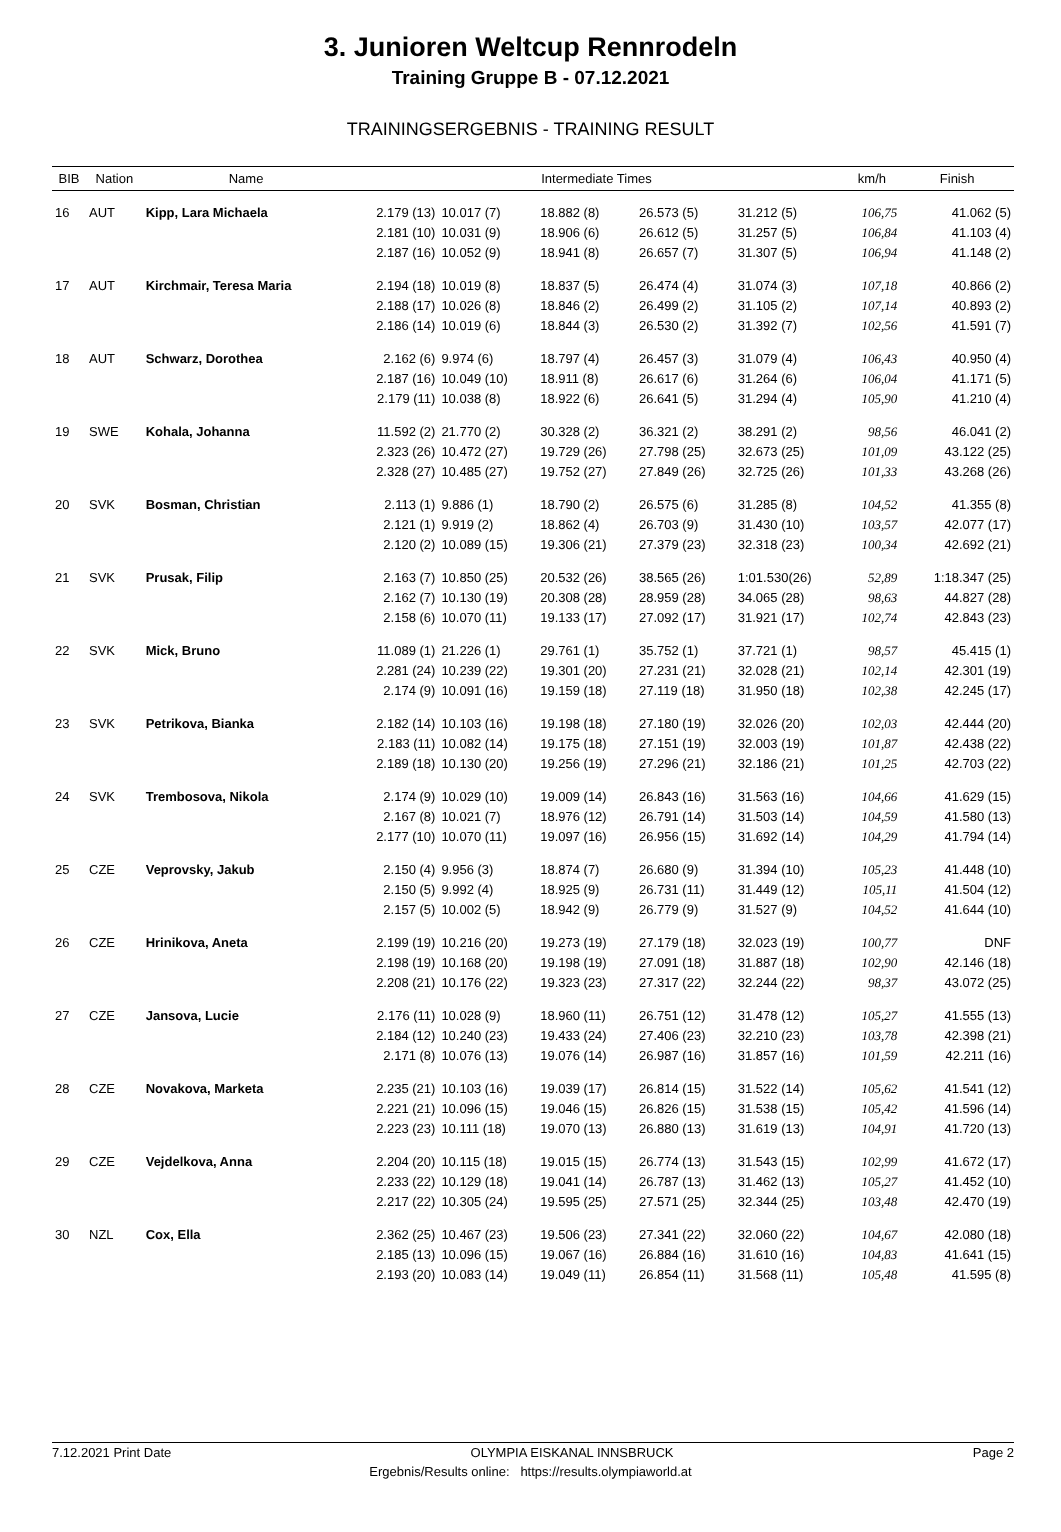3. Junioren Weltcup Rennrodeln
Training Gruppe B - 07.12.2021
TRAININGSERGEBNIS - TRAINING RESULT
| BIB | Nation | Name | Intermediate Times | | | | | km/h | Finish |
| --- | --- | --- | --- | --- | --- | --- | --- | --- | --- |
| 16 | AUT | Kipp, Lara Michaela | 2.179 (13) 2.181 (10) 2.187 (16) | 10.017 (7) 10.031 (9) 10.052 (9) | 18.882 (8) 18.906 (6) 18.941 (8) | 26.573 (5) 26.612 (5) 26.657 (7) | 31.212 (5) 31.257 (5) 31.307 (5) | 106,75 106,84 106,94 | 41.062 (5) 41.103 (4) 41.148 (2) |
| 17 | AUT | Kirchmair, Teresa Maria | 2.194 (18) 2.188 (17) 2.186 (14) | 10.019 (8) 10.026 (8) 10.019 (6) | 18.837 (5) 18.846 (2) 18.844 (3) | 26.474 (4) 26.499 (2) 26.530 (2) | 31.074 (3) 31.105 (2) 31.392 (7) | 107,18 107,14 102,56 | 40.866 (2) 40.893 (2) 41.591 (7) |
| 18 | AUT | Schwarz, Dorothea | 2.162 (6) 2.187 (16) 2.179 (11) | 9.974 (6) 10.049 (10) 10.038 (8) | 18.797 (4) 18.911 (8) 18.922 (6) | 26.457 (3) 26.617 (6) 26.641 (5) | 31.079 (4) 31.264 (6) 31.294 (4) | 106,43 106,04 105,90 | 40.950 (4) 41.171 (5) 41.210 (4) |
| 19 | SWE | Kohala, Johanna | 11.592 (2) 2.323 (26) 2.328 (27) | 21.770 (2) 10.472 (27) 10.485 (27) | 30.328 (2) 19.729 (26) 19.752 (27) | 36.321 (2) 27.798 (25) 27.849 (26) | 38.291 (2) 32.673 (25) 32.725 (26) | 98,56 101,09 101,33 | 46.041 (2) 43.122 (25) 43.268 (26) |
| 20 | SVK | Bosman, Christian | 2.113 (1) 2.121 (1) 2.120 (2) | 9.886 (1) 9.919 (2) 10.089 (15) | 18.790 (2) 18.862 (4) 19.306 (21) | 26.575 (6) 26.703 (9) 27.379 (23) | 31.285 (8) 31.430 (10) 32.318 (23) | 104,52 103,57 100,34 | 41.355 (8) 42.077 (17) 42.692 (21) |
| 21 | SVK | Prusak, Filip | 2.163 (7) 2.162 (7) 2.158 (6) | 10.850 (25) 10.130 (19) 10.070 (11) | 20.532 (26) 20.308 (28) 19.133 (17) | 38.565 (26) 28.959 (28) 27.092 (17) | 1:01.530(26) 34.065 (28) 31.921 (17) | 52,89 98,63 102,74 | 1:18.347 (25) 44.827 (28) 42.843 (23) |
| 22 | SVK | Mick, Bruno | 11.089 (1) 2.281 (24) 2.174 (9) | 21.226 (1) 10.239 (22) 10.091 (16) | 29.761 (1) 19.301 (20) 19.159 (18) | 35.752 (1) 27.231 (21) 27.119 (18) | 37.721 (1) 32.028 (21) 31.950 (18) | 98,57 102,14 102,38 | 45.415 (1) 42.301 (19) 42.245 (17) |
| 23 | SVK | Petrikova, Bianka | 2.182 (14) 2.183 (11) 2.189 (18) | 10.103 (16) 10.082 (14) 10.130 (20) | 19.198 (18) 19.175 (18) 19.256 (19) | 27.180 (19) 27.151 (19) 27.296 (21) | 32.026 (20) 32.003 (19) 32.186 (21) | 102,03 101,87 101,25 | 42.444 (20) 42.438 (22) 42.703 (22) |
| 24 | SVK | Trembosova, Nikola | 2.174 (9) 2.167 (8) 2.177 (10) | 10.029 (10) 10.021 (7) 10.070 (11) | 19.009 (14) 18.976 (12) 19.097 (16) | 26.843 (16) 26.791 (14) 26.956 (15) | 31.563 (16) 31.503 (14) 31.692 (14) | 104,66 104,59 104,29 | 41.629 (15) 41.580 (13) 41.794 (14) |
| 25 | CZE | Veprovsky, Jakub | 2.150 (4) 2.150 (5) 2.157 (5) | 9.956 (3) 9.992 (4) 10.002 (5) | 18.874 (7) 18.925 (9) 18.942 (9) | 26.680 (9) 26.731 (11) 26.779 (9) | 31.394 (10) 31.449 (12) 31.527 (9) | 105,23 105,11 104,52 | 41.448 (10) 41.504 (12) 41.644 (10) |
| 26 | CZE | Hrinikova, Aneta | 2.199 (19) 2.198 (19) 2.208 (21) | 10.216 (20) 10.168 (20) 10.176 (22) | 19.273 (19) 19.198 (19) 19.323 (23) | 27.179 (18) 27.091 (18) 27.317 (22) | 32.023 (19) 31.887 (18) 32.244 (22) | 100,77 102,90 98,37 | DNF 42.146 (18) 43.072 (25) |
| 27 | CZE | Jansova, Lucie | 2.176 (11) 2.184 (12) 2.171 (8) | 10.028 (9) 10.240 (23) 10.076 (13) | 18.960 (11) 19.433 (24) 19.076 (14) | 26.751 (12) 27.406 (23) 26.987 (16) | 31.478 (12) 32.210 (23) 31.857 (16) | 105,27 103,78 101,59 | 41.555 (13) 42.398 (21) 42.211 (16) |
| 28 | CZE | Novakova, Marketa | 2.235 (21) 2.221 (21) 2.223 (23) | 10.103 (16) 10.096 (15) 10.111 (18) | 19.039 (17) 19.046 (15) 19.070 (13) | 26.814 (15) 26.826 (15) 26.880 (13) | 31.522 (14) 31.538 (15) 31.619 (13) | 105,62 105,42 104,91 | 41.541 (12) 41.596 (14) 41.720 (13) |
| 29 | CZE | Vejdelkova, Anna | 2.204 (20) 2.233 (22) 2.217 (22) | 10.115 (18) 10.129 (18) 10.305 (24) | 19.015 (15) 19.041 (14) 19.595 (25) | 26.774 (13) 26.787 (13) 27.571 (25) | 31.543 (15) 31.462 (13) 32.344 (25) | 102,99 105,27 103,48 | 41.672 (17) 41.452 (10) 42.470 (19) |
| 30 | NZL | Cox, Ella | 2.362 (25) 2.185 (13) 2.193 (20) | 10.467 (23) 10.096 (15) 10.083 (14) | 19.506 (23) 19.067 (16) 19.049 (11) | 27.341 (22) 26.884 (16) 26.854 (11) | 32.060 (22) 31.610 (16) 31.568 (11) | 104,67 104,83 105,48 | 42.080 (18) 41.641 (15) 41.595 (8) |
7.12.2021 Print Date OLYMPIA EISKANAL INNSBRUCK Page 2
Ergebnis/Results online: https://results.olympiaworld.at